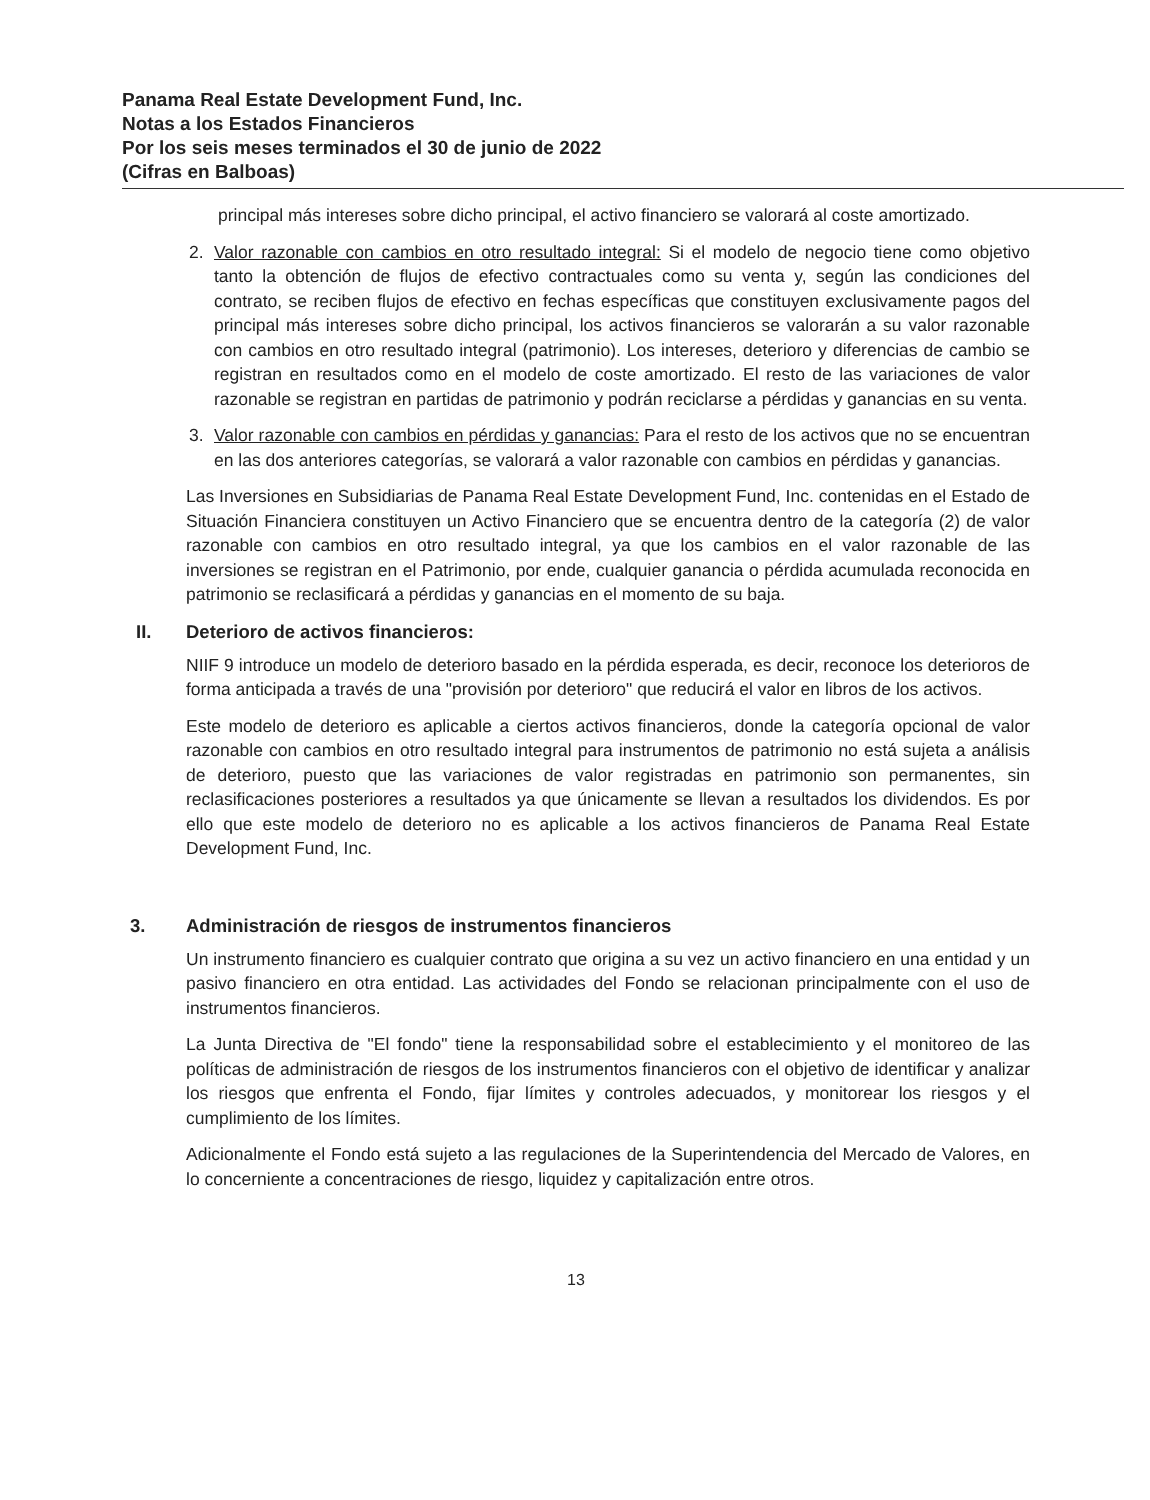Panama Real Estate Development Fund, Inc.
Notas a los Estados Financieros
Por los seis meses terminados el 30 de junio de 2022
(Cifras en Balboas)
principal más intereses sobre dicho principal, el activo financiero se valorará al coste amortizado.
2. Valor razonable con cambios en otro resultado integral: Si el modelo de negocio tiene como objetivo tanto la obtención de flujos de efectivo contractuales como su venta y, según las condiciones del contrato, se reciben flujos de efectivo en fechas específicas que constituyen exclusivamente pagos del principal más intereses sobre dicho principal, los activos financieros se valorarán a su valor razonable con cambios en otro resultado integral (patrimonio). Los intereses, deterioro y diferencias de cambio se registran en resultados como en el modelo de coste amortizado. El resto de las variaciones de valor razonable se registran en partidas de patrimonio y podrán reciclarse a pérdidas y ganancias en su venta.
3. Valor razonable con cambios en pérdidas y ganancias: Para el resto de los activos que no se encuentran en las dos anteriores categorías, se valorará a valor razonable con cambios en pérdidas y ganancias.
Las Inversiones en Subsidiarias de Panama Real Estate Development Fund, Inc. contenidas en el Estado de Situación Financiera constituyen un Activo Financiero que se encuentra dentro de la categoría (2) de valor razonable con cambios en otro resultado integral, ya que los cambios en el valor razonable de las inversiones se registran en el Patrimonio, por ende, cualquier ganancia o pérdida acumulada reconocida en patrimonio se reclasificará a pérdidas y ganancias en el momento de su baja.
II. Deterioro de activos financieros:
NIIF 9 introduce un modelo de deterioro basado en la pérdida esperada, es decir, reconoce los deterioros de forma anticipada a través de una "provisión por deterioro" que reducirá el valor en libros de los activos.
Este modelo de deterioro es aplicable a ciertos activos financieros, donde la categoría opcional de valor razonable con cambios en otro resultado integral para instrumentos de patrimonio no está sujeta a análisis de deterioro, puesto que las variaciones de valor registradas en patrimonio son permanentes, sin reclasificaciones posteriores a resultados ya que únicamente se llevan a resultados los dividendos. Es por ello que este modelo de deterioro no es aplicable a los activos financieros de Panama Real Estate Development Fund, Inc.
3. Administración de riesgos de instrumentos financieros
Un instrumento financiero es cualquier contrato que origina a su vez un activo financiero en una entidad y un pasivo financiero en otra entidad. Las actividades del Fondo se relacionan principalmente con el uso de instrumentos financieros.
La Junta Directiva de "El fondo" tiene la responsabilidad sobre el establecimiento y el monitoreo de las políticas de administración de riesgos de los instrumentos financieros con el objetivo de identificar y analizar los riesgos que enfrenta el Fondo, fijar límites y controles adecuados, y monitorear los riesgos y el cumplimiento de los límites.
Adicionalmente el Fondo está sujeto a las regulaciones de la Superintendencia del Mercado de Valores, en lo concerniente a concentraciones de riesgo, liquidez y capitalización entre otros.
13